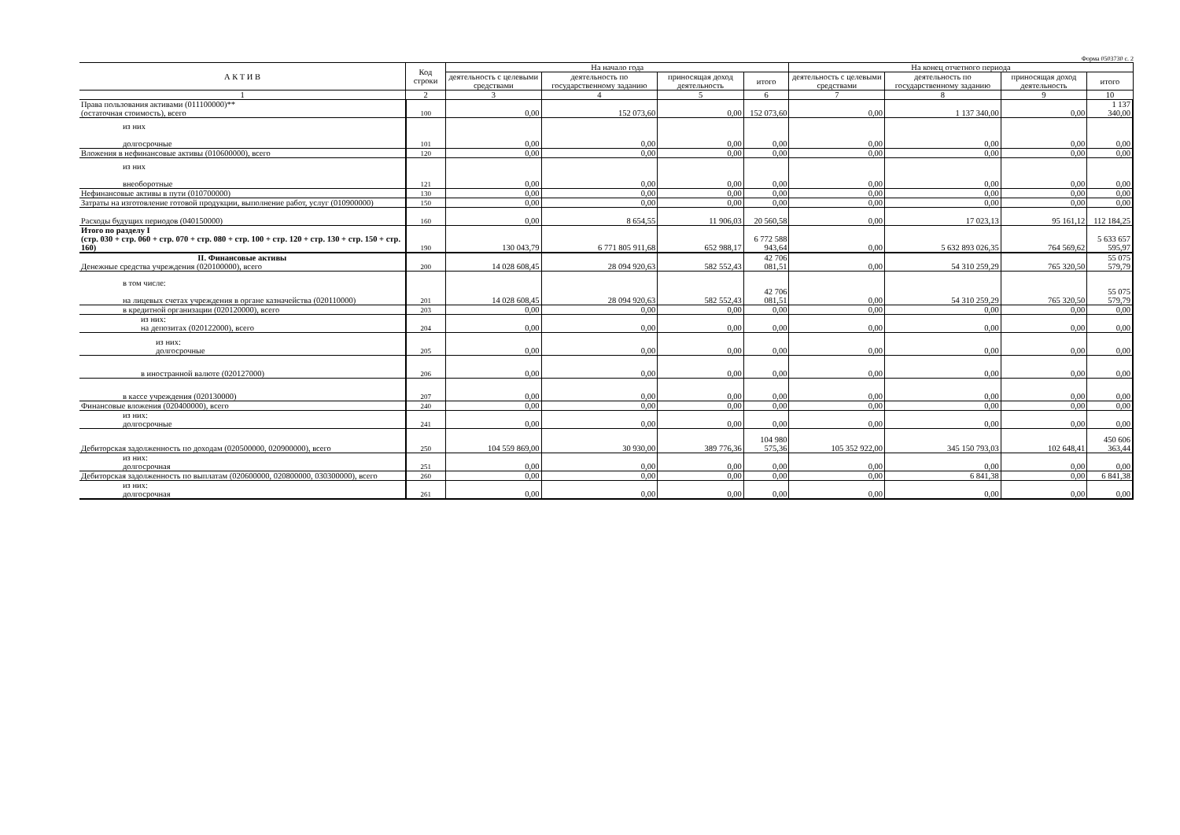Форма 0503730 с. 2
| А К Т И В | Код строки | На начало года | | | | На конец отчетного периода | | | |
| --- | --- | --- | --- | --- | --- | --- | --- | --- | --- |
| | | деятельность с целевыми средствами | деятельность по государственному заданию | приносящая доход деятельность | итого | деятельность с целевыми средствами | деятельность по государственному заданию | приносящая доход деятельность | итого |
| 1 | 2 | 3 | 4 | 5 | 6 | 7 | 8 | 9 | 10 |
| Права пользования активами (011100000)** (остаточная стоимость), всего | 100 | 0,00 | 152 073,60 | 0,00 | 152 073,60 | 0,00 | 1 137 340,00 | 0,00 | 1 137 340,00 |
| из них долгосрочные | 101 | 0,00 | 0,00 | 0,00 | 0,00 | 0,00 | 0,00 | 0,00 | 0,00 |
| Вложения в нефинансовые активы (010600000), всего | 120 | 0,00 | 0,00 | 0,00 | 0,00 | 0,00 | 0,00 | 0,00 | 0,00 |
| из них внеоборотные | 121 | 0,00 | 0,00 | 0,00 | 0,00 | 0,00 | 0,00 | 0,00 | 0,00 |
| Нефинансовые активы в пути (010700000) | 130 | 0,00 | 0,00 | 0,00 | 0,00 | 0,00 | 0,00 | 0,00 | 0,00 |
| Затраты на изготовление готовой продукции, выполнение работ, услуг (010900000) | 150 | 0,00 | 0,00 | 0,00 | 0,00 | 0,00 | 0,00 | 0,00 | 0,00 |
| Расходы будущих периодов (040150000) | 160 | 0,00 | 8 654,55 | 11 906,03 | 20 560,58 | 0,00 | 17 023,13 | 95 161,12 | 112 184,25 |
| Итого по разделу I (стр. 030 + стр. 060 + стр. 070 + стр. 080 + стр. 100 + стр. 120 + стр. 130 + стр. 150 + стр. 160) | 190 | 130 043,79 | 6 771 805 911,68 | 652 988,17 | 6 772 588 943,64 | 0,00 | 5 632 893 026,35 | 764 569,62 | 5 633 657 595,97 |
| II. Финансовые активы Денежные средства учреждения (020100000), всего | 200 | 14 028 608,45 | 28 094 920,63 | 582 552,43 | 42 706 081,51 | 0,00 | 54 310 259,29 | 765 320,50 | 55 075 579,79 |
| в том числе: на лицевых счетах учреждения в органе казначейства (020110000) | 201 | 14 028 608,45 | 28 094 920,63 | 582 552,43 | 42 706 081,51 | 0,00 | 54 310 259,29 | 765 320,50 | 55 075 579,79 |
| в кредитной организации (020120000), всего | 203 | 0,00 | 0,00 | 0,00 | 0,00 | 0,00 | 0,00 | 0,00 | 0,00 |
| из них: на депозитах (020122000), всего | 204 | 0,00 | 0,00 | 0,00 | 0,00 | 0,00 | 0,00 | 0,00 | 0,00 |
| из них: долгосрочные | 205 | 0,00 | 0,00 | 0,00 | 0,00 | 0,00 | 0,00 | 0,00 | 0,00 |
| в иностранной валюте (020127000) | 206 | 0,00 | 0,00 | 0,00 | 0,00 | 0,00 | 0,00 | 0,00 | 0,00 |
| в кассе учреждения (020130000) | 207 | 0,00 | 0,00 | 0,00 | 0,00 | 0,00 | 0,00 | 0,00 | 0,00 |
| Финансовые вложения (020400000), всего | 240 | 0,00 | 0,00 | 0,00 | 0,00 | 0,00 | 0,00 | 0,00 | 0,00 |
| из них: долгосрочные | 241 | 0,00 | 0,00 | 0,00 | 0,00 | 0,00 | 0,00 | 0,00 | 0,00 |
| Дебиторская задолженность по доходам (020500000, 020900000), всего | 250 | 104 559 869,00 | 30 930,00 | 389 776,36 | 104 980 575,36 | 105 352 922,00 | 345 150 793,03 | 102 648,41 | 450 606 363,44 |
| из них: долгосрочная | 251 | 0,00 | 0,00 | 0,00 | 0,00 | 0,00 | 0,00 | 0,00 | 0,00 |
| Дебиторская задолженность по выплатам (020600000, 020800000, 030300000), всего | 260 | 0,00 | 0,00 | 0,00 | 0,00 | 0,00 | 6 841,38 | 0,00 | 6 841,38 |
| из них: долгосрочная | 261 | 0,00 | 0,00 | 0,00 | 0,00 | 0,00 | 0,00 | 0,00 | 0,00 |